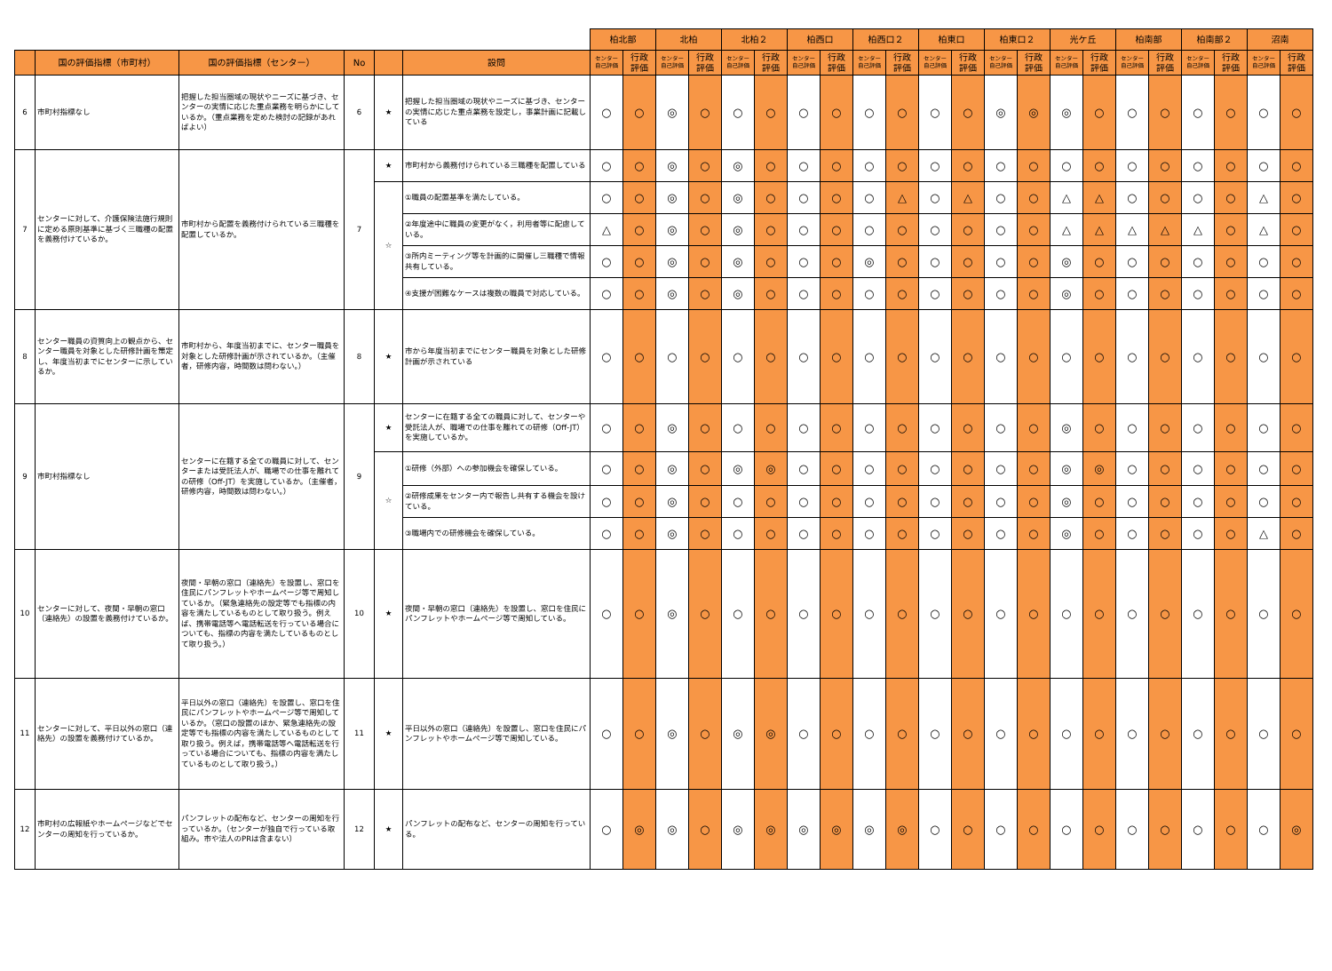| | | | | | | 柏北部 | | 北柏 | | 北柏２ | | 柏西口 | | 柏西口２ | | 柏東口 | | 柏東口２ | | 光ケ丘 | | 柏南部 | | 柏南部２ | | 沼南 | |
| | 国の評価指標（市町村） | 国の評価指標（センター） | No | | 設問 | センター 自己評価 | 行政 評価 | センター 自己評価 | 行政 評価 | センター 自己評価 | 行政 評価 | センター 自己評価 | 行政 評価 | センター 自己評価 | 行政 評価 | センター 自己評価 | 行政 評価 | センター 自己評価 | 行政 評価 | センター 自己評価 | 行政 評価 | センター 自己評価 | 行政 評価 | センター 自己評価 | 行政 評価 | センター 自己評価 | 行政 評価 |
| 6 | 市町村指標なし | 把握した担当圏域の現状やニーズに基づき、センターの実情に応じた重点業務を明らかにしているか。（重点業務を定めた検討の記録があればよい） | 6 | ★ | 把握した担当圏域の現状やニーズに基づき、センターの実情に応じた重点業務を設定し，事業計画に記載している | ○ | ○ | ◎ | ○ | ○ | ○ | ○ | ○ | ○ | ○ | ○ | ○ | ◎ | ◎ | ◎ | ○ | ○ | ○ | ○ | ○ | ○ | ○ |
| 7 | センターに対して、介護保険法施行規則に定める原則基準に基づく三職種の配置を義務付けているか。 | 市町村から配置を義務付けられている三職種を配置しているか。 | 7 | ★ | 市町村から義務付けられている三職種を配置している | ○ | ○ | ◎ | ○ | ◎ | ○ | ○ | ○ | ○ | ○ | ○ | ○ | ○ | ○ | ○ | ○ | ○ | ○ | ○ | ○ | ○ | ○ |
| | | | | ☆ | ①職員の配置基準を満たしている。 | ○ | ○ | ◎ | ○ | ◎ | ○ | ○ | ○ | ○ | △ | ○ | △ | ○ | ○ | △ | △ | ○ | ○ | ○ | ○ | △ | ○ |
| | | | | | ②年度途中に職員の変更がなく，利用者等に配慮している。 | △ | ○ | ◎ | ○ | ◎ | ○ | ○ | ○ | ○ | ○ | ○ | ○ | ○ | ○ | △ | △ | △ | △ | △ | ○ | △ | ○ |
| | | | | | ③所内ミーティング等を計画的に開催し三職種で情報共有している。 | ○ | ○ | ◎ | ○ | ◎ | ○ | ○ | ○ | ◎ | ○ | ○ | ○ | ○ | ○ | ◎ | ○ | ○ | ○ | ○ | ○ | ○ | ○ |
| | | | | | ④支援が困難なケースは複数の職員で対応している。 | ○ | ○ | ◎ | ○ | ◎ | ○ | ○ | ○ | ○ | ○ | ○ | ○ | ○ | ○ | ◎ | ○ | ○ | ○ | ○ | ○ | ○ | ○ |
| 8 | センター職員の資質向上の観点から、センター職員を対象とした研修計画を策定し、年度当初までにセンターに示しているか。 | 市町村から、年度当初までに、センター職員を対象とした研修計画が示されているか。（主催者，研修内容，時間数は問わない。） | 8 | ★ | 市から年度当初までにセンター職員を対象とした研修計画が示されている | ○ | ○ | ○ | ○ | ○ | ○ | ○ | ○ | ○ | ○ | ○ | ○ | ○ | ○ | ○ | ○ | ○ | ○ | ○ | ○ | ○ | ○ |
| 9 | 市町村指標なし | センターに在籍する全ての職員に対して、センターまたは受託法人が、職場での仕事を離れての研修（Off-JT）を実施しているか。（主催者，研修内容，時間数は問わない。） | 9 | ★ | センターに在籍する全ての職員に対して、センターや受託法人が、職場での仕事を離れての研修（Off-JT）を実施しているか。 | ○ | ○ | ◎ | ○ | ○ | ○ | ○ | ○ | ○ | ○ | ○ | ○ | ○ | ○ | ◎ | ○ | ○ | ○ | ○ | ○ | ○ | ○ |
| | | | | ☆ | ①研修（外部）への参加機会を確保している。 | ○ | ○ | ◎ | ○ | ◎ | ◎ | ○ | ○ | ○ | ○ | ○ | ○ | ○ | ○ | ◎ | ◎ | ○ | ○ | ○ | ○ | ○ | ○ |
| | | | | | ②研修成果をセンター内で報告し共有する機会を設けている。 | ○ | ○ | ◎ | ○ | ○ | ○ | ○ | ○ | ○ | ○ | ○ | ○ | ○ | ○ | ◎ | ○ | ○ | ○ | ○ | ○ | ○ | ○ |
| | | | | | ③職場内での研修機会を確保している。 | ○ | ○ | ◎ | ○ | ○ | ○ | ○ | ○ | ○ | ○ | ○ | ○ | ○ | ○ | ◎ | ○ | ○ | ○ | ○ | ○ | △ | ○ |
| 10 | センターに対して、夜間・早朝の窓口（連絡先）の設置を義務付けているか。 | 夜間・早朝の窓口（連絡先）を設置し、窓口を住民にパンフレットやホームページ等で周知しているか。（緊急連絡先の設定等でも指標の内容を満たしているものとして取り扱う。例えば、携帯電話等へ電話転送を行っている場合についても、指標の内容を満たしているものとして取り扱う。） | 10 | ★ | 夜間・早朝の窓口（連絡先）を設置し、窓口を住民にパンフレットやホームページ等で周知している。 | ○ | ○ | ◎ | ○ | ○ | ○ | ○ | ○ | ○ | ○ | ○ | ○ | ○ | ○ | ○ | ○ | ○ | ○ | ○ | ○ | ○ | ○ |
| 11 | センターに対して、平日以外の窓口（連絡先）の設置を義務付けているか。 | 平日以外の窓口（連絡先）を設置し、窓口を住民にパンフレットやホームページ等で周知しているか。（窓口の設置のほか、緊急連絡先の設定等でも指標の内容を満たしているものとして取り扱う。例えば，携帯電話等へ電話転送を行っている場合についても、指標の内容を満たしているものとして取り扱う。） | 11 | ★ | 平日以外の窓口（連絡先）を設置し、窓口を住民にパンフレットやホームページ等で周知している。 | ○ | ○ | ◎ | ○ | ◎ | ◎ | ○ | ○ | ○ | ○ | ○ | ○ | ○ | ○ | ○ | ○ | ○ | ○ | ○ | ○ | ○ | ○ |
| 12 | 市町村の広報紙やホームページなどでセンターの周知を行っているか。 | パンフレットの配布など、センターの周知を行っているか。（センターが独自で行っている取組み。市や法人のPRは含まない） | 12 | ★ | パンフレットの配布など、センターの周知を行っている。 | ○ | ◎ | ◎ | ○ | ◎ | ◎ | ◎ | ◎ | ◎ | ◎ | ○ | ○ | ○ | ○ | ○ | ○ | ○ | ○ | ○ | ○ | ○ | ◎ |